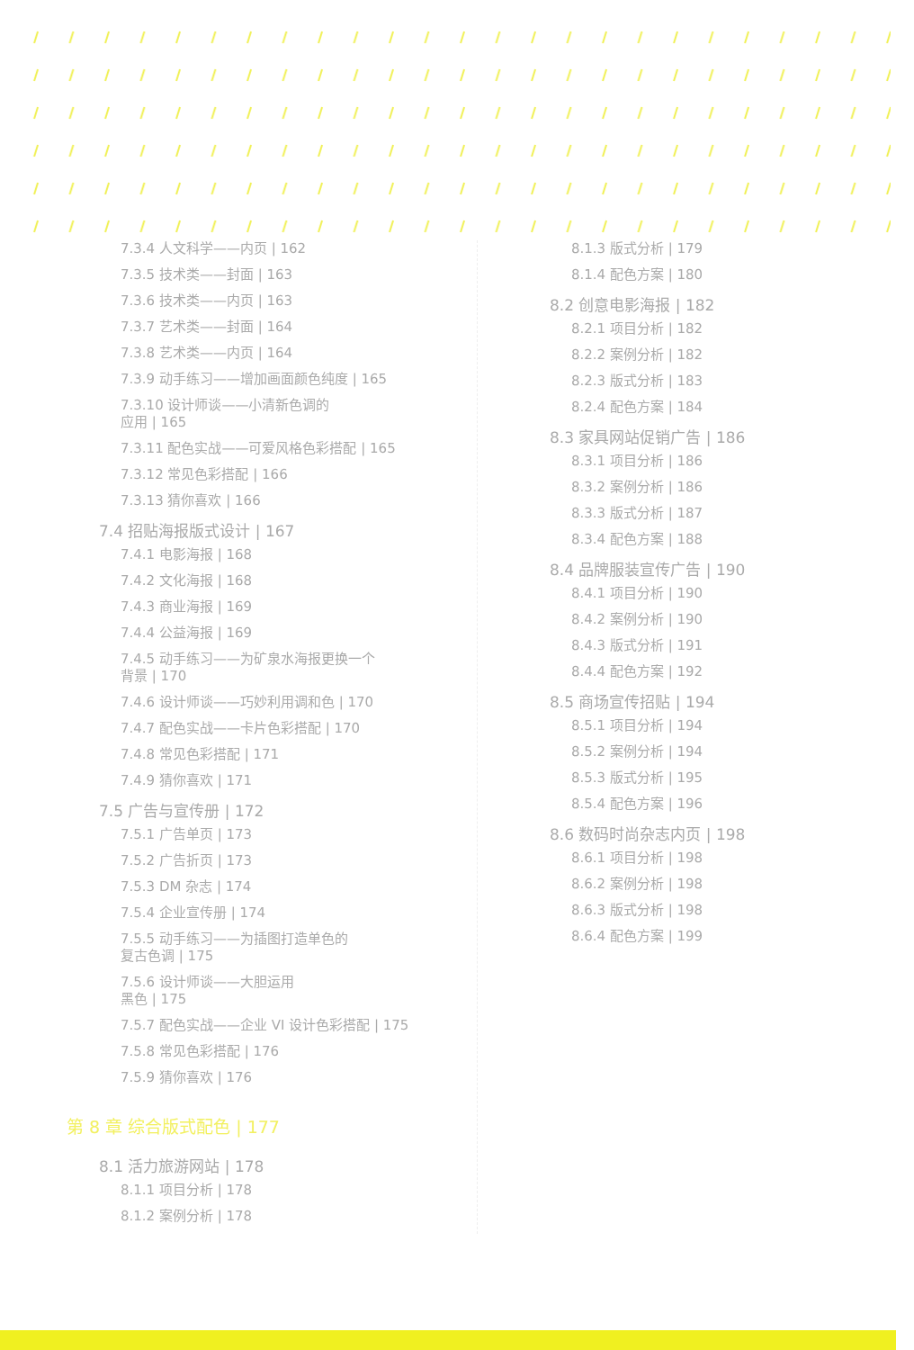7.3.4 人文科学——内页 | 162
7.3.5 技术类——封面 | 163
7.3.6 技术类——内页 | 163
7.3.7 艺术类——封面 | 164
7.3.8 艺术类——内页 | 164
7.3.9 动手练习——增加画面颜色纯度 | 165
7.3.10 设计师谈——小清新色调的
应用 | 165
7.3.11 配色实战——可爱风格色彩搭配 | 165
7.3.12 常见色彩搭配 | 166
7.3.13 猜你喜欢 | 166
7.4 招贴海报版式设计 | 167
7.4.1 电影海报 | 168
7.4.2 文化海报 | 168
7.4.3 商业海报 | 169
7.4.4 公益海报 | 169
7.4.5 动手练习——为矿泉水海报更换一个
背景 | 170
7.4.6 设计师谈——巧妙利用调和色 | 170
7.4.7 配色实战——卡片色彩搭配 | 170
7.4.8 常见色彩搭配 | 171
7.4.9 猜你喜欢 | 171
7.5 广告与宣传册 | 172
7.5.1 广告单页 | 173
7.5.2 广告折页 | 173
7.5.3 DM 杂志 | 174
7.5.4 企业宣传册 | 174
7.5.5 动手练习——为插图打造单色的
复古色调 | 175
7.5.6 设计师谈——大胆运用
黑色 | 175
7.5.7 配色实战——企业 VI 设计色彩搭配 | 175
7.5.8 常见色彩搭配 | 176
7.5.9 猜你喜欢 | 176
第 8 章 综合版式配色 | 177
8.1 活力旅游网站 | 178
8.1.1 项目分析 | 178
8.1.2 案例分析 | 178
8.1.3 版式分析 | 179
8.1.4 配色方案 | 180
8.2 创意电影海报 | 182
8.2.1 项目分析 | 182
8.2.2 案例分析 | 182
8.2.3 版式分析 | 183
8.2.4 配色方案 | 184
8.3 家具网站促销广告 | 186
8.3.1 项目分析 | 186
8.3.2 案例分析 | 186
8.3.3 版式分析 | 187
8.3.4 配色方案 | 188
8.4 品牌服装宣传广告 | 190
8.4.1 项目分析 | 190
8.4.2 案例分析 | 190
8.4.3 版式分析 | 191
8.4.4 配色方案 | 192
8.5 商场宣传招贴 | 194
8.5.1 项目分析 | 194
8.5.2 案例分析 | 194
8.5.3 版式分析 | 195
8.5.4 配色方案 | 196
8.6 数码时尚杂志内页 | 198
8.6.1 项目分析 | 198
8.6.2 案例分析 | 198
8.6.3 版式分析 | 198
8.6.4 配色方案 | 199